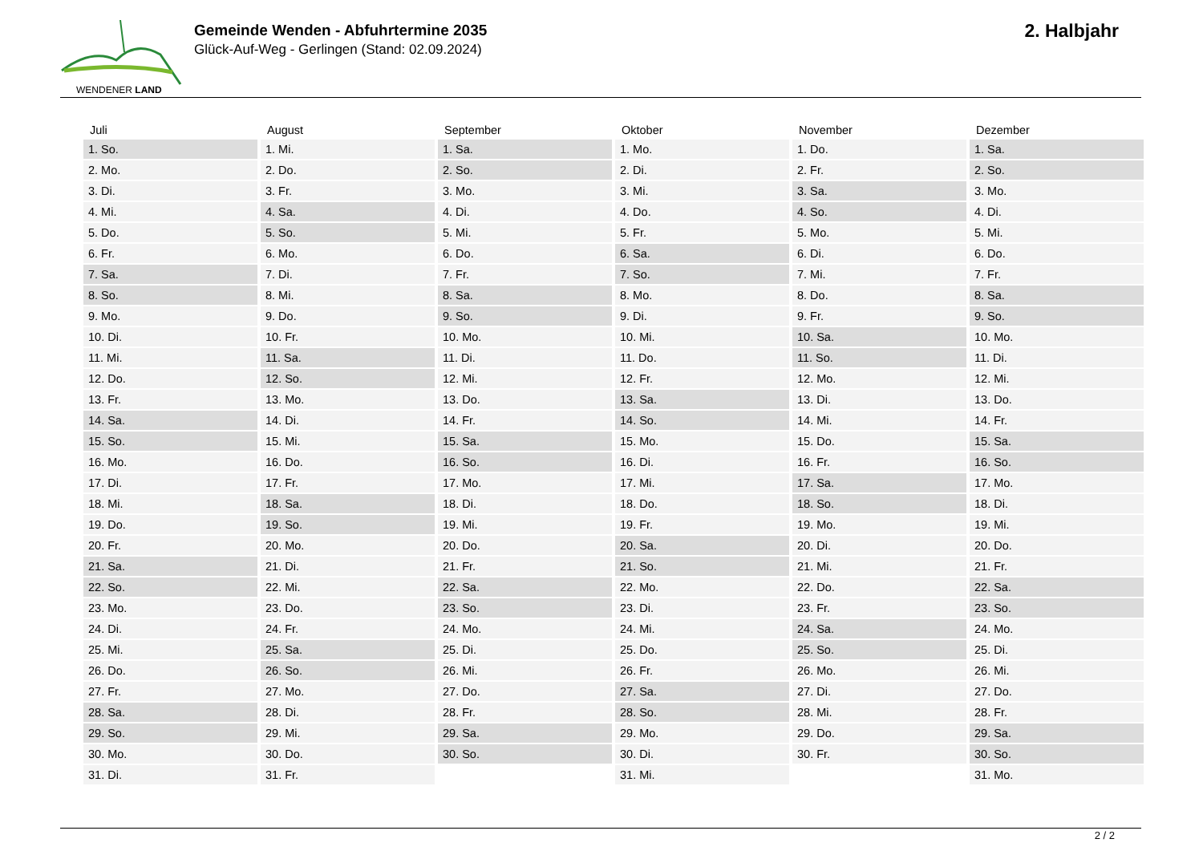WENDENER LAND
Gemeinde Wenden - Abfuhrtermine 2035
Glück-Auf-Weg - Gerlingen (Stand: 02.09.2024)
2. Halbjahr
| Juli | August | September | Oktober | November | Dezember |
| --- | --- | --- | --- | --- | --- |
| 1. So. | 1. Mi. | 1. Sa. | 1. Mo. | 1. Do. | 1. Sa. |
| 2. Mo. | 2. Do. | 2. So. | 2. Di. | 2. Fr. | 2. So. |
| 3. Di. | 3. Fr. | 3. Mo. | 3. Mi. | 3. Sa. | 3. Mo. |
| 4. Mi. | 4. Sa. | 4. Di. | 4. Do. | 4. So. | 4. Di. |
| 5. Do. | 5. So. | 5. Mi. | 5. Fr. | 5. Mo. | 5. Mi. |
| 6. Fr. | 6. Mo. | 6. Do. | 6. Sa. | 6. Di. | 6. Do. |
| 7. Sa. | 7. Di. | 7. Fr. | 7. So. | 7. Mi. | 7. Fr. |
| 8. So. | 8. Mi. | 8. Sa. | 8. Mo. | 8. Do. | 8. Sa. |
| 9. Mo. | 9. Do. | 9. So. | 9. Di. | 9. Fr. | 9. So. |
| 10. Di. | 10. Fr. | 10. Mo. | 10. Mi. | 10. Sa. | 10. Mo. |
| 11. Mi. | 11. Sa. | 11. Di. | 11. Do. | 11. So. | 11. Di. |
| 12. Do. | 12. So. | 12. Mi. | 12. Fr. | 12. Mo. | 12. Mi. |
| 13. Fr. | 13. Mo. | 13. Do. | 13. Sa. | 13. Di. | 13. Do. |
| 14. Sa. | 14. Di. | 14. Fr. | 14. So. | 14. Mi. | 14. Fr. |
| 15. So. | 15. Mi. | 15. Sa. | 15. Mo. | 15. Do. | 15. Sa. |
| 16. Mo. | 16. Do. | 16. So. | 16. Di. | 16. Fr. | 16. So. |
| 17. Di. | 17. Fr. | 17. Mo. | 17. Mi. | 17. Sa. | 17. Mo. |
| 18. Mi. | 18. Sa. | 18. Di. | 18. Do. | 18. So. | 18. Di. |
| 19. Do. | 19. So. | 19. Mi. | 19. Fr. | 19. Mo. | 19. Mi. |
| 20. Fr. | 20. Mo. | 20. Do. | 20. Sa. | 20. Di. | 20. Do. |
| 21. Sa. | 21. Di. | 21. Fr. | 21. So. | 21. Mi. | 21. Fr. |
| 22. So. | 22. Mi. | 22. Sa. | 22. Mo. | 22. Do. | 22. Sa. |
| 23. Mo. | 23. Do. | 23. So. | 23. Di. | 23. Fr. | 23. So. |
| 24. Di. | 24. Fr. | 24. Mo. | 24. Mi. | 24. Sa. | 24. Mo. |
| 25. Mi. | 25. Sa. | 25. Di. | 25. Do. | 25. So. | 25. Di. |
| 26. Do. | 26. So. | 26. Mi. | 26. Fr. | 26. Mo. | 26. Mi. |
| 27. Fr. | 27. Mo. | 27. Do. | 27. Sa. | 27. Di. | 27. Do. |
| 28. Sa. | 28. Di. | 28. Fr. | 28. So. | 28. Mi. | 28. Fr. |
| 29. So. | 29. Mi. | 29. Sa. | 29. Mo. | 29. Do. | 29. Sa. |
| 30. Mo. | 30. Do. | 30. So. | 30. Di. | 30. Fr. | 30. So. |
| 31. Di. | 31. Fr. | | 31. Mi. | | 31. Mo. |
2 / 2